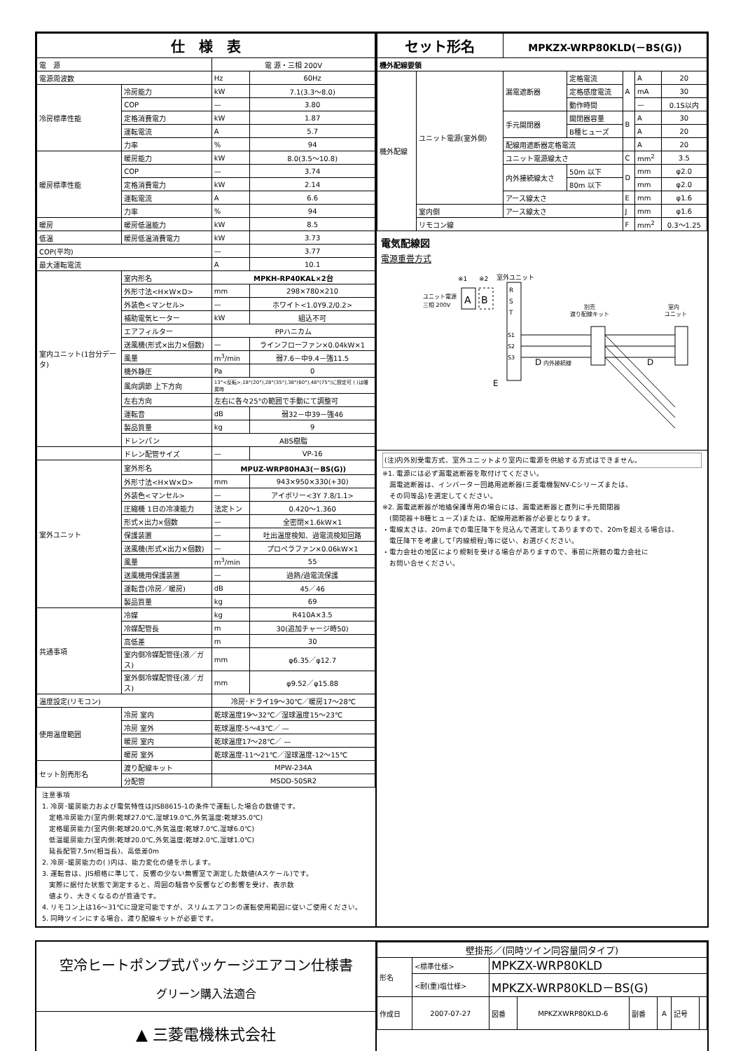| 仕 様 表 | | | |
| --- | --- | --- | --- |
| 電 源 | | 電 源・三相 200V | |
| 電源周波数 | | Hz | 60Hz |
| 冷房標準性能 | 冷房能力 | kW | 7.1(3.3～8.0) |
| | COP | — | 3.80 |
| | 定格消費電力 | kW | 1.87 |
| | 運転電流 | A | 5.7 |
| | 力率 | % | 94 |
| 暖房標準性能 | 暖房能力 | kW | 8.0(3.5～10.8) |
| | COP | — | 3.74 |
| | 定格消費電力 | kW | 2.14 |
| | 運転電流 | A | 6.6 |
| | 力率 | % | 94 |
| 暖房 | 暖房低温能力 | kW | 8.5 |
| 低温 | 暖房低温消費電力 | kW | 3.73 |
| COP(平均) | | — | 3.77 |
| 最大運転電流 | | A | 10.1 |
| 室内ユニット(1台分データ) | 室内形名 | MPKH-RP40KAL×2台 | |
| | 外形寸法<H×W×D> | mm | 298×780×210 |
| | 外装色<マンセル> | — | ホワイト<1.0Y9.2/0.2> |
| | 補助電気ヒーター | kW | 組込不可 |
| | エアフィルター | PPハニカム | |
| | 送風機(形式×出力×個数) | — | ラインフローファン×0.04kW×1 |
| | 風量 | m<sup>3</sup>/min | 弱7.6－中9.4－強11.5 |
| | 機外静圧 | Pa | 0 |
| | 風向調節 上下方向 | 13°<反転>,18°(20°),28°(35°),38°(60°),48°(75°)に設定可 ( )は暖房時 | |
| | 左右方向 | 左右に各々25°の範囲で手動にて調整可 | |
| | 運転音 | dB | 弱32－中39－強46 |
| | 製品質量 | kg | 9 |
| | ドレンパン | ABS樹脂 | |
| | ドレン配管サイズ | — | VP-16 |
| 室外ユニット | 室外形名 | MPUZ-WRP80HA3(－BS(G)) | |
| | 外形寸法<H×W×D> | mm | 943×950×330(+30) |
| | 外装色<マンセル> | — | アイボリー<3Y 7.8/1.1> |
| | 圧縮機 1日の冷凍能力 | 法定トン | 0.420～1.360 |
| | 形式×出力×個数 | — | 全密閉×1.6kW×1 |
| | 保護装置 | — | 吐出温度検知、過電流検知回路 |
| | 送風機(形式×出力×個数) | — | プロペラファン×0.06kW×1 |
| | 風量 | m<sup>3</sup>/min | 55 |
| | 送風機用保護装置 | — | 過熱/過電流保護 |
| | 運転音(冷房／暖房) | dB | 45／46 |
| | 製品質量 | kg | 69 |
| 共通事項 | 冷媒 | kg | R410A×3.5 |
| | 冷媒配管長 | m | 30(追加チャージ時50) |
| | 高低差 | m | 30 |
| | 室内側冷媒配管径(液／ガス) | mm | φ6.35／φ12.7 |
| | 室外側冷媒配管径(液／ガス) | mm | φ9.52／φ15.88 |
| 温度設定(リモコン) | | 冷房･ドライ19～30℃／暖房17～28℃ | |
| 使用温度範囲 | 冷房 室内 | 乾球温度19～32℃／湿球温度15～23℃ | |
| | 冷房 室外 | 乾球温度-5～43℃／ — | |
| | 暖房 室内 | 乾球温度17～28℃／ — | |
| | 暖房 室外 | 乾球温度-11～21℃／湿球温度-12～15℃ | |
| セット別売形名 | 渡り配線キット | MPW-234A | |
| | 分配管 | MSDD-50SR2 | |
注意事項
1. 冷房･暖房能力および電気特性はJISB8615-1の条件で運転した場合の数値です。
　定格冷房能力(室内側:乾球27.0℃,湿球19.0℃,外気温度:乾球35.0℃)
　定格暖房能力(室内側:乾球20.0℃,外気温度:乾球7.0℃,湿球6.0℃)
　低温暖房能力(室内側:乾球20.0℃,外気温度:乾球2.0℃,湿球1.0℃)
　延長配管7.5m(相当長)、高低差0m
2. 冷房･暖房能力の( )内は、能力変化の値を示します。
3. 運転音は、JIS規格に準じて、反響の少ない無響室で測定した数値(Aスケール)です。
　実際に据付た状態で測定すると、周囲の騒音や反響などの影響を受け、表示数
　値より、大きくなるのが普通です。
4. リモコン上は16～31℃に設定可能ですが、スリムエアコンの運転使用範囲に従いご使用ください。
5. 同時ツインにする場合、渡り配線キットが必要です。
| セット形名 | | MPKZX-WRP80KLD(－BS(G)) | | | | |
| --- | --- | --- | --- | --- | --- | --- |
| 機外配線要領 | | | | | | |
| 機外配線 | ユニット電源(室外側) | 漏電遮断器 | 定格電流 | A | A | 20 |
| | | | 定格感度電流 | | mA | 30 |
| | | | 動作時間 | | — | 0.1S以内 |
| | | 手元開閉器 | 開閉器容量 | B | A | 30 |
| | | | B種ヒューズ | | A | 20 |
| | | 配線用遮断器定格電流 | | | A | 20 |
| | | ユニット電源線太さ | | C | mm<sup>2</sup> | 3.5 |
| | | 内外接続線太さ | 50m 以下 | D | mm | φ2.0 |
| | | | 80m 以下 | | mm | φ2.0 |
| | | アース線太さ | | E | mm | φ1.6 |
| | 室内側 | アース線太さ | | J | mm | φ1.6 |
| | リモコン線 | | | F | mm<sup>2</sup> | 0.3～1.25 |
電気配線図
電源重畳方式
ユニット電源
三相 200V
※1
※2
室外ユニット
A
B
R
S
T
S1
S2
S3
別売
渡り配線キット
室内
ユニット
D
内外接続線
D
E
(注)内外別受電方式、室外ユニットより室内に電源を供給する方式はできません。
※1. 電源には必ず漏電遮断器を取付けてください。
　漏電遮断器は、インバーター回路用遮断器(三菱電機製NV-Cシリーズまたは、
　その同等品)を選定してください。
※2. 漏電遮断器が地絡保護専用の場合には、漏電遮断器と直列に手元開閉器
　(開閉器＋B種ヒューズ)または、配線用遮断器が必要となります。
・電線太さは、20mまでの電圧降下を見込んで選定してありますので、20mを超える場合は、
　電圧降下を考慮して｢内線規程｣等に従い、お選びください。
・電力会社の地区により規制を受ける場合がありますので、事前に所轄の電力会社に
　お問い合せください。
空冷ヒートポンプ式パッケージエアコン仕様書
グリーン購入法適合
▲ 三菱電機株式会社
| 壁掛形／(同時ツイン同容量同タイプ) | | | | | | | |
| 形名 | <標準仕様> | MPKZX-WRP80KLD | | | | | |
| | <耐(重)塩仕様> | MPKZX-WRP80KLD－BS(G) | | | | | |
| 作成日 | 2007-07-27 | 図番 | MPKZXWRP80KLD-6 | 副番 | A | 記号 | |